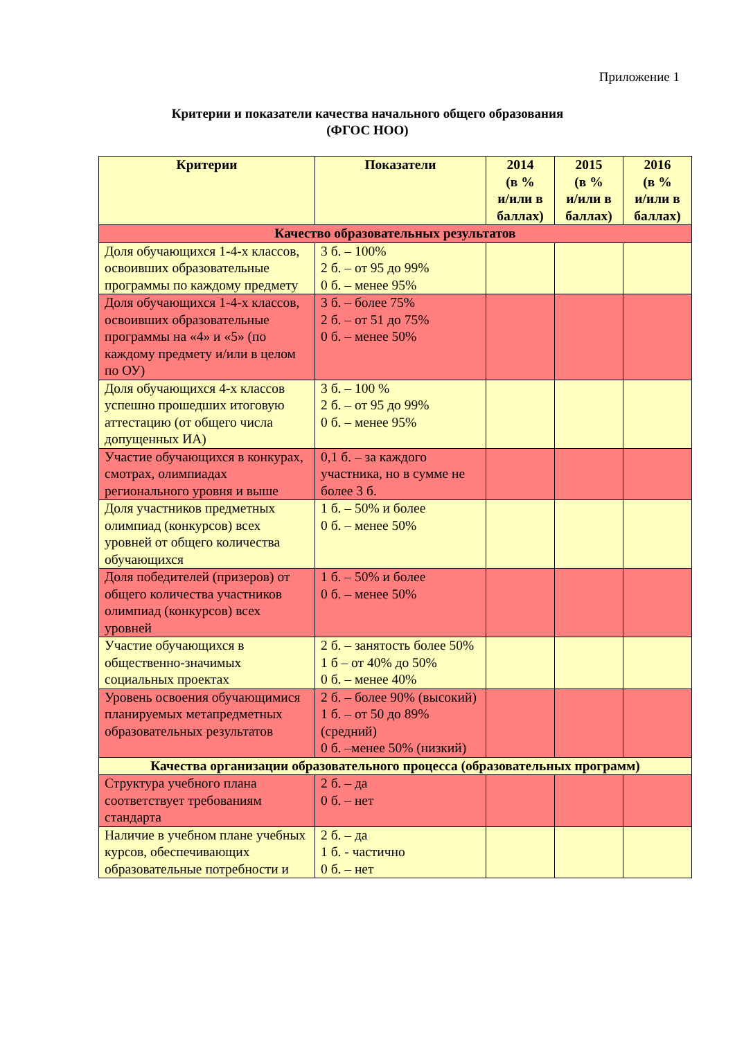Приложение 1
Критерии и показатели качества начального общего образования
(ФГОС НОО)
| Критерии | Показатели | 2014 (в % и/или в баллах) | 2015 (в % и/или в баллах) | 2016 (в % и/или в баллах) |
| --- | --- | --- | --- | --- |
| Качество образовательных результатов | | | | |
| Доля обучающихся 1-4-х классов, освоивших образовательные программы по каждому предмету | 3 б. – 100% 2 б. – от 95 до 99% 0 б. – менее 95% | | | |
| Доля обучающихся 1-4-х классов, освоивших образовательные программы на «4» и «5» (по каждому предмету и/или в целом по ОУ) | 3 б. – более 75% 2 б. – от 51 до 75% 0 б. – менее 50% | | | |
| Доля обучающихся 4-х классов успешно прошедших итоговую аттестацию (от общего числа допущенных ИА) | 3 б. – 100 % 2 б. – от 95 до 99% 0 б. – менее 95% | | | |
| Участие обучающихся в конкурах, смотрах, олимпиадах регионального уровня и выше | 0,1 б. – за каждого участника, но в сумме не более 3 б. | | | |
| Доля участников предметных олимпиад (конкурсов) всех уровней от общего количества обучающихся | 1 б. – 50% и более 0 б. – менее 50% | | | |
| Доля победителей (призеров) от общего количества участников олимпиад (конкурсов) всех уровней | 1 б. – 50% и более 0 б. – менее 50% | | | |
| Участие обучающихся в общественно-значимых социальных проектах | 2 б. – занятость более 50% 1 б – от 40% до 50% 0 б. – менее 40% | | | |
| Уровень освоения обучающимися планируемых метапредметных образовательных результатов | 2 б. – более 90% (высокий) 1 б. – от 50 до 89% (средний) 0 б. –менее 50% (низкий) | | | |
| Качества организации образовательного процесса (образовательных программ) | | | | |
| Структура учебного плана соответствует требованиям стандарта | 2 б. – да 0 б. – нет | | | |
| Наличие в учебном плане учебных курсов, обеспечивающих образовательные потребности и | 2 б. – да 1 б. - частично 0 б. – нет | | | |